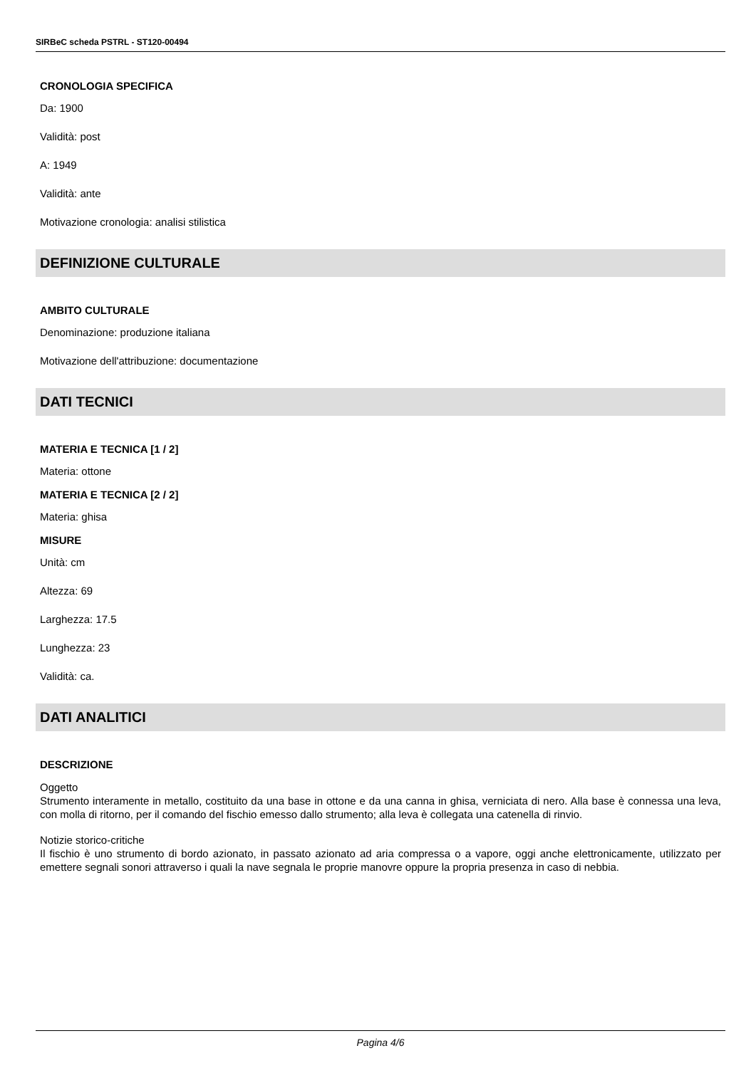SIRBeC scheda PSTRL - ST120-00494
CRONOLOGIA SPECIFICA
Da: 1900
Validità: post
A: 1949
Validità: ante
Motivazione cronologia: analisi stilistica
DEFINIZIONE CULTURALE
AMBITO CULTURALE
Denominazione: produzione italiana
Motivazione dell'attribuzione: documentazione
DATI TECNICI
MATERIA E TECNICA [1 / 2]
Materia: ottone
MATERIA E TECNICA [2 / 2]
Materia: ghisa
MISURE
Unità: cm
Altezza: 69
Larghezza: 17.5
Lunghezza: 23
Validità: ca.
DATI ANALITICI
DESCRIZIONE
Oggetto
Strumento interamente in metallo, costituito da una base in ottone e da una canna in ghisa, verniciata di nero. Alla base è connessa una leva, con molla di ritorno, per il comando del fischio emesso dallo strumento; alla leva è collegata una catenella di rinvio.
Notizie storico-critiche
Il fischio è uno strumento di bordo azionato, in passato azionato ad aria compressa o a vapore, oggi anche elettronicamente, utilizzato per emettere segnali sonori attraverso i quali la nave segnala le proprie manovre oppure la propria presenza in caso di nebbia.
Pagina 4/6